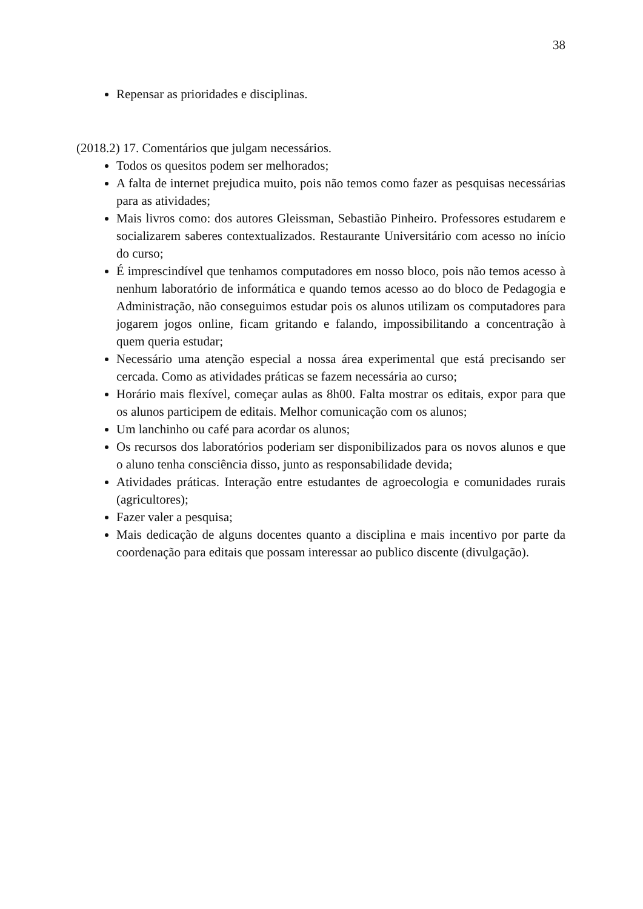38
Repensar as prioridades e disciplinas.
(2018.2) 17. Comentários que julgam necessários.
Todos os quesitos podem ser melhorados;
A falta de internet prejudica muito, pois não temos como fazer as pesquisas necessárias para as atividades;
Mais livros como: dos autores Gleissman, Sebastião Pinheiro. Professores estudarem e socializarem saberes contextualizados. Restaurante Universitário com acesso no início do curso;
É imprescindível que tenhamos computadores em nosso bloco, pois não temos acesso à nenhum laboratório de informática e quando temos acesso ao do bloco de Pedagogia e Administração, não conseguimos estudar pois os alunos utilizam os computadores para jogarem jogos online, ficam gritando e falando, impossibilitando a concentração à quem queria estudar;
Necessário uma atenção especial a nossa área experimental que está precisando ser cercada. Como as atividades práticas se fazem necessária ao curso;
Horário mais flexível, começar aulas as 8h00. Falta mostrar os editais, expor para que os alunos participem de editais. Melhor comunicação com os alunos;
Um lanchinho ou café para acordar os alunos;
Os recursos dos laboratórios poderiam ser disponibilizados para os novos alunos e que o aluno tenha consciência disso, junto as responsabilidade devida;
Atividades práticas. Interação entre estudantes de agroecologia e comunidades rurais (agricultores);
Fazer valer a pesquisa;
Mais dedicação de alguns docentes quanto a disciplina e mais incentivo por parte da coordenação para editais que possam interessar ao publico discente (divulgação).